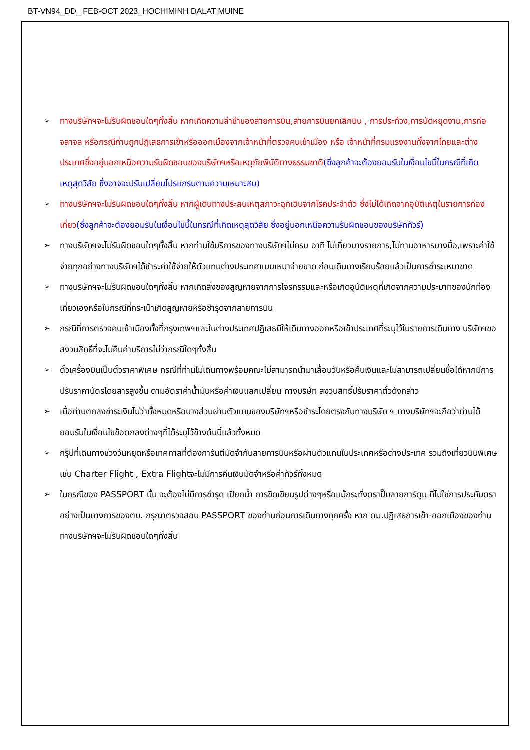BT-VN94_DD_ FEB-OCT 2023_HOCHIMINH DALAT MUINE
➢ ทางบริษัทฯจะไม่รับผิดชอบใดๆทั้งสิ้น หากเกิดความล่าช้าของสายการบิน,สายการบินยกเลิกบิน , การประท้วง,การนัดหยุดงาน,การก่อจลาจล หรือกรณีท่านถูกปฏิเสธการเข้าหรือออกเมืองจากเจ้าหน้าที่ตรวจคนเข้าเมือง หรือ เจ้าหน้าที่กรมแรงงานทั้งจากไทยและต่างประเทศซึ่งอยู่นอกเหนือความรับผิดชอบของบริษัทฯหรือเหตุภัยพิบัติทางธรรมชาติ(ซึ่งลูกค้าจะต้องยอมรับในเงื่อนไขนี้ในกรณีที่เกิดเหตุสุดวิสัย ซึ่งอาจจะปรับเปลี่ยนโปรแกรมตามความเหมาะสม)
➢ ทางบริษัทฯจะไม่รับผิดชอบใดๆทั้งสิ้น หากผู้เดินทางประสบเหตุสภาวะฉุกเฉินจากโรคประจำตัว ซึ่งไม่ได้เกิดจากอุบัติเหตุในรายการท่องเที่ยว(ซึ่งลูกค้าจะต้องยอมรับในเงื่อนไขนี้ในกรณีที่เกิดเหตุสุดวิสัย ซึ่งอยู่นอกเหนือความรับผิดชอบของบริษัททัวร์)
➢ ทางบริษัทฯจะไม่รับผิดชอบใดๆทั้งสิ้น หากท่านใช้บริการของทางบริษัทฯไม่ครบ อาทิ ไม่เที่ยวบางรายการ,ไม่ทานอาหารบางมื้อ,เพราะค่าใช้จ่ายทุกอย่างทางบริษัทฯได้ชำระค่าใช้จ่ายให้ตัวแทนต่างประเทศแบบเหมาจ่ายขาด ก่อนเดินทางเรียบร้อยแล้วเป็นการชำระเหมาขาด
➢ ทางบริษัทฯจะไม่รับผิดชอบใดๆทั้งสิ้น หากเกิดสิ่งของสูญหายจากการโจรกรรมและหรือเกิดอุบัติเหตุที่เกิดจากความประมาทของนักท่องเที่ยวเองหรือในกรณีที่กระเป๋าเกิดสูญหายหรือชำรุดจากสายการบิน
➢ กรณีที่การตรวจคนเข้าเมืองทั้งที่กรุงเทพฯและในต่างประเทศปฏิเสธมิให้เดินทางออกหรือเข้าประเทศที่ระบุไว้ในรายการเดินทาง บริษัทฯขอสงวนสิทธิ์ที่จะไม่คืนค่าบริการไม่ว่ากรณีใดๆทั้งสิ้น
➢ ตั๋วเครื่องบินเป็นตั๋วราคาพิเศษ กรณีที่ท่านไม่เดินทางพร้อมคณะไม่สามารถนำมาเลื่อนวันหรือคืนเงินและไม่สามารถเปลี่ยนชื่อได้หากมีการปรับราคาบัตรโดยสารสูงขึ้น ตามอัตราค่าน้ำมันหรือค่าเงินแลกเปลี่ยน ทางบริษัท สงวนสิทธิ์ปรับราคาตั๋วดังกล่าว
➢ เมื่อท่านตกลงชำระเงินไม่ว่าทั้งหมดหรือบางส่วนผ่านตัวแทนของบริษัทฯหรือชำระโดยตรงกับทางบริษัท ฯ ทางบริษัทฯจะถือว่าท่านได้ยอมรับในเงื่อนไขข้อตกลงต่างๆที่ได้ระบุไว้ข้างต้นนี้แล้วทั้งหมด
➢ กรุ๊ปที่เดินทางช่วงวันหยุดหรือเทศกาลที่ต้องการันตีมัดจำกับสายการบินหรือผ่านตัวแทนในประเทศหรือต่างประเทศ รวมถึงเที่ยวบินพิเศษ เช่น Charter Flight , Extra Flightจะไม่มีการคืนเงินมัดจำหรือค่าทัวร์ทั้งหมด
➢ ในกรณีของ PASSPORT นั้น จะต้องไม่มีการชำรุด เปียกน้ำ การขีดเขียนรูปต่างๆหรือแม้กระทั่งตราปั๊มลายการ์ตูน ที่ไม่ใช่การประทับตราอย่างเป็นทางการของตม. กรุณาตรวจสอบ PASSPORT ของท่านก่อนการเดินทางทุกครั้ง หาก ตม.ปฏิเสธการเข้า-ออกเมืองของท่าน ทางบริษัทฯจะไม่รับผิดชอบใดๆทั้งสิ้น